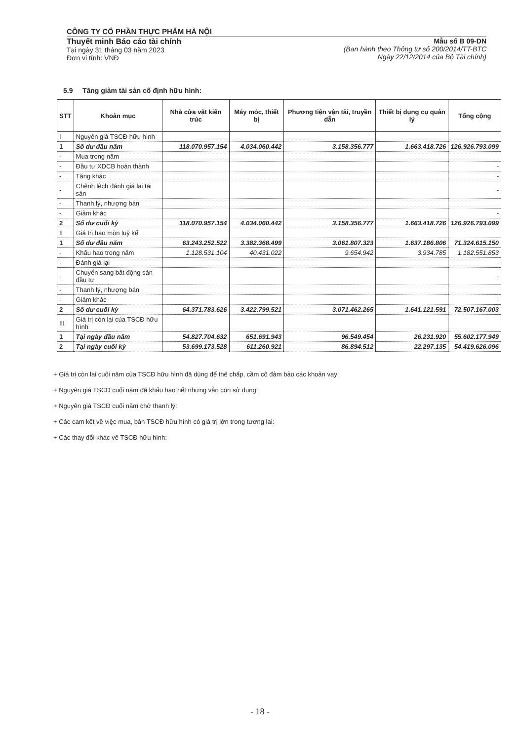CÔNG TY CỔ PHẦN THỰC PHẨM HÀ NỘI
Thuyết minh Báo cáo tài chính
Tại ngày 31 tháng 03 năm 2023
Đơn vị tính: VNĐ
Mẫu số B 09-DN
(Ban hành theo Thông tư số 200/2014/TT-BTC
Ngày 22/12/2014 của Bộ Tài chính)
5.9 Tăng giảm tài sản cố định hữu hình:
| STT | Khoản mục | Nhà cửa vật kiến trúc | Máy móc, thiết bị | Phương tiện vận tải, truyền dẫn | Thiết bị dụng cụ quản lý | Tổng cộng |
| --- | --- | --- | --- | --- | --- | --- |
| I | Nguyên giá TSCĐ hữu hình | | | | | |
| 1 | Số dư đầu năm | 118.070.957.154 | 4.034.060.442 | 3.158.356.777 | 1.663.418.726 | 126.926.793.099 |
| - | Mua trong năm | | | | | |
| - | Đầu tư XDCB hoàn thành | | | | | - |
| - | Tăng khác | | | | | - |
| - | Chênh lệch đánh giá lại tài sản | | | | | - |
| - | Thanh lý, nhượng bán | | | | | |
| - | Giảm khác | | | | | - |
| 2 | Số dư cuối kỳ | 118.070.957.154 | 4.034.060.442 | 3.158.356.777 | 1.663.418.726 | 126.926.793.099 |
| II | Giá trị hao mòn luỹ kế | | | | | |
| 1 | Số dư đầu năm | 63.243.252.522 | 3.382.368.499 | 3.061.807.323 | 1.637.186.806 | 71.324.615.150 |
| - | Khấu hao trong năm | 1.128.531.104 | 40.431.022 | 9.654.942 | 3.934.785 | 1.182.551.853 |
| - | Đánh giá lại | | | | | - |
| - | Chuyển sang bất động sản đầu tư | | | | | - |
| - | Thanh lý, nhượng bán | | | | | |
| - | Giảm khác | | | | | - |
| 2 | Số dư cuối kỳ | 64.371.783.626 | 3.422.799.521 | 3.071.462.265 | 1.641.121.591 | 72.507.167.003 |
| III | Giá trị còn lại của TSCĐ hữu hình | | | | | |
| 1 | Tại ngày đầu năm | 54.827.704.632 | 651.691.943 | 96.549.454 | 26.231.920 | 55.602.177.949 |
| 2 | Tại ngày cuối kỳ | 53.699.173.528 | 611.260.921 | 86.894.512 | 22.297.135 | 54.419.626.096 |
+ Giá trị còn lại cuối năm của TSCĐ hữu hình đã dùng để thế chấp, cầm cố đảm bảo các khoản vay:
+ Nguyên giá TSCĐ cuối năm đã khấu hao hết nhưng vẫn còn sử dụng:
+ Nguyên giá TSCĐ cuối năm chờ thanh lý:
+ Các cam kết về việc mua, bán TSCĐ hữu hình có giá trị lớn trong tương lai:
+ Các thay đổi khác về TSCĐ hữu hình:
- 18 -